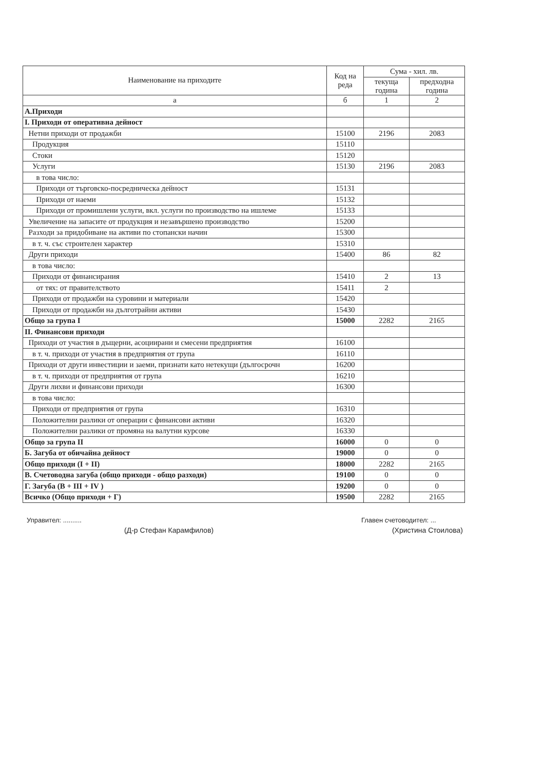| Наименование на приходите | Код на реда | Сума - хил. лв. | |
| --- | --- | --- | --- |
| | | текуща година | предходна година |
| а | б | 1 | 2 |
| А.Приходи | | | |
| I. Приходи от оперативна дейност | | | |
| Нетни приходи от продажби | 15100 | 2196 | 2083 |
| Продукция | 15110 | | |
| Стоки | 15120 | | |
| Услуги | 15130 | 2196 | 2083 |
| в това число: | | | |
| Приходи от търговско-посредническа дейност | 15131 | | |
| Приходи от наеми | 15132 | | |
| Приходи от промишлени услуги, вкл. услуги по производство на ишлеме | 15133 | | |
| Увеличение на запасите от продукция и незавършено производство | 15200 | | |
| Разходи за придобиване на активи по стопански начин | 15300 | | |
| в т. ч. със строителен характер | 15310 | | |
| Други приходи | 15400 | 86 | 82 |
| в това число: | | | |
| Приходи от финансирания | 15410 | 2 | 13 |
| от тях: от правителството | 15411 | 2 | |
| Приходи от продажби на суровини и материали | 15420 | | |
| Приходи от продажби на дълготрайни активи | 15430 | | |
| Общо за група I | 15000 | 2282 | 2165 |
| II. Финансови приходи | | | |
| Приходи от участия в дъщерни, асоциирани и смесени предприятия | 16100 | | |
| в т. ч. приходи от участия в предприятия от група | 16110 | | |
| Приходи от други инвестиции и заеми, признати като нетекущи (дългосрочн | 16200 | | |
| в т. ч. приходи от предприятия от група | 16210 | | |
| Други лихви и финансови приходи | 16300 | | |
| в това число: | | | |
| Приходи от предприятия от група | 16310 | | |
| Положителни разлики от операции с финансови активи | 16320 | | |
| Положителни разлики от промяна на валутни курсове | 16330 | | |
| Общо за група II | 16000 | 0 | 0 |
| Б. Загуба от обичайна дейност | 19000 | 0 | 0 |
| Общо приходи (I + II) | 18000 | 2282 | 2165 |
| В. Счетоводна загуба (общо приходи - общо разходи) | 19100 | 0 | 0 |
| Г. Загуба (В + III + IV ) | 19200 | 0 | 0 |
| Всичко (Общо приходи + Г) | 19500 | 2282 | 2165 |
Управител: ..........
(Д-р Стефан Карамфилов)
Главен счетоводител: ...
(Христина Стоилова)